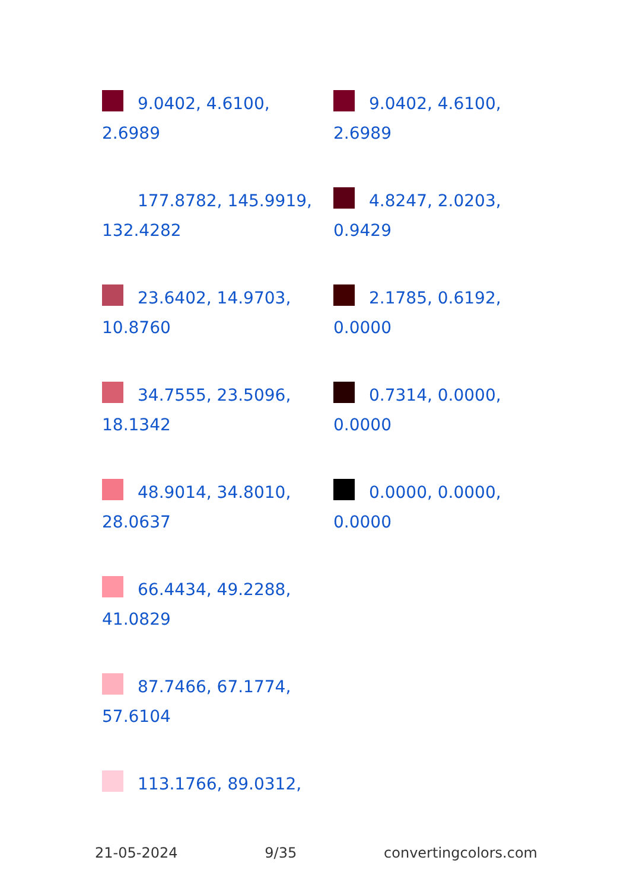9.0402, 4.6100, 2.6989
177.8782, 145.9919, 132.4282
23.6402, 14.9703, 10.8760
34.7555, 23.5096, 18.1342
48.9014, 34.8010, 28.0637
66.4434, 49.2288, 41.0829
87.7466, 67.1774, 57.6104
113.1766, 89.0312,
9.0402, 4.6100, 2.6989
4.8247, 2.0203, 0.9429
2.1785, 0.6192, 0.0000
0.7314, 0.0000, 0.0000
0.0000, 0.0000, 0.0000
21-05-2024 9/35 convertingcolors.com